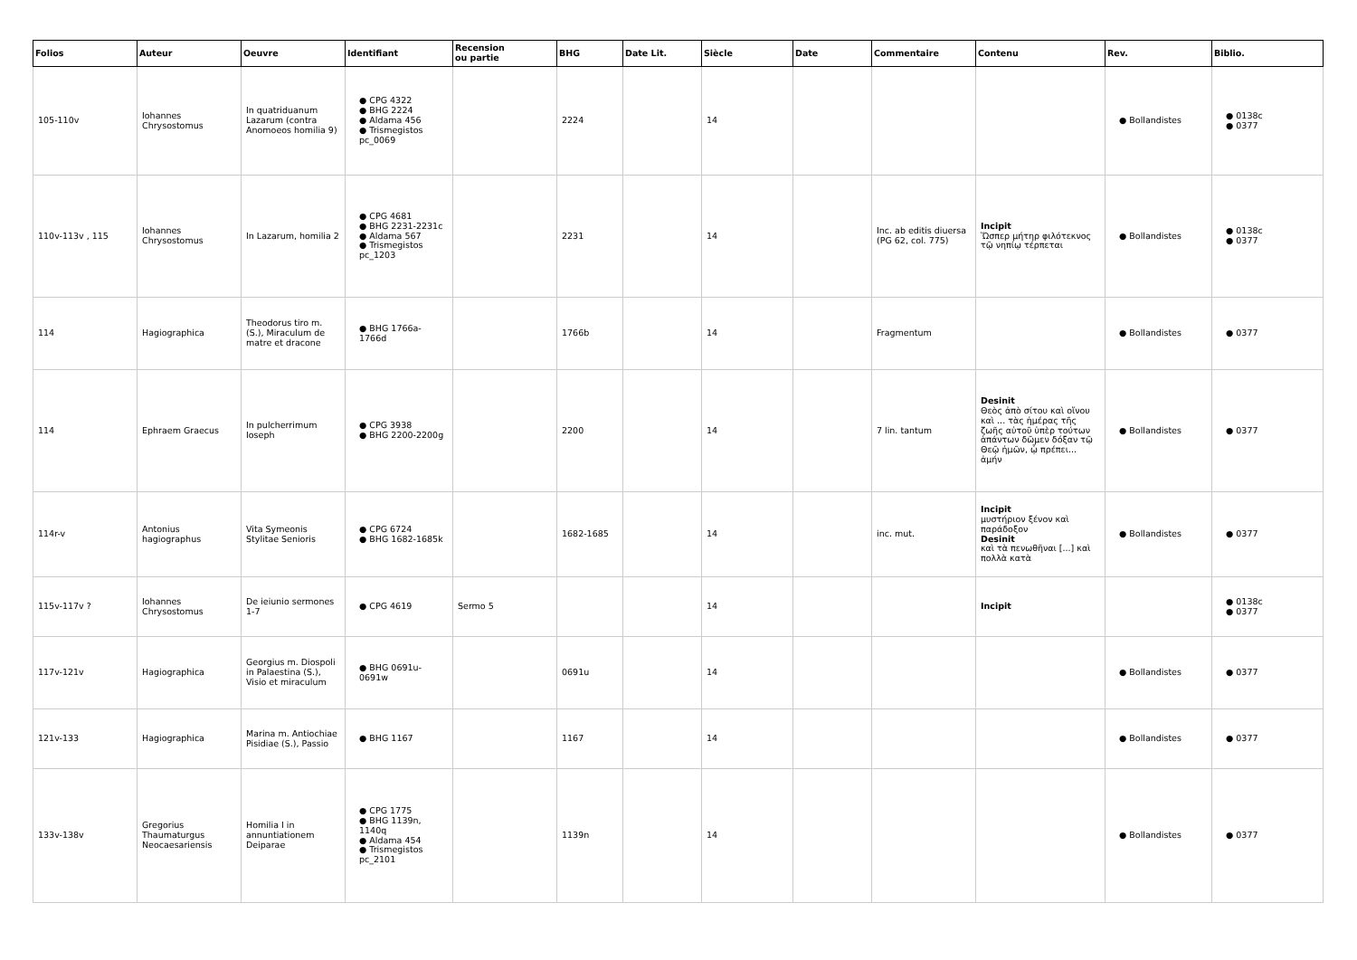| Folios | Auteur | Oeuvre | Identifiant | Recension ou partie | BHG | Date Lit. | Siècle | Date | Commentaire | Contenu | Rev. | Biblio. |
| --- | --- | --- | --- | --- | --- | --- | --- | --- | --- | --- | --- | --- |
| 105-110v | Iohannes Chrysostomus | In quatriduanum Lazarum (contra Anomoeos homilia 9) | ● CPG 4322 ● BHG 2224 ● Aldama 456 ● Trismegistos pc_0069 | | 2224 | | 14 | | | | ● Bollandistes | ● 0138c ● 0377 |
| 110v-113v , 115 | Iohannes Chrysostomus | In Lazarum, homilia 2 | ● CPG 4681 ● BHG 2231-2231c ● Aldama 567 ● Trismegistos pc_1203 | | 2231 | | 14 | | Inc. ab editis diuersa (PG 62, col. 775) | Incipit Ὥσπερ μήτηρ φιλότεκνος τῷ νηπίῳ τέρπεται | ● Bollandistes | ● 0138c ● 0377 |
| 114 | Hagiographica | Theodorus tiro m. (S.), Miraculum de matre et dracone | ● BHG 1766a-1766d | | 1766b | | 14 | | Fragmentum | | ● Bollandistes | ● 0377 |
| 114 | Ephraem Graecus | In pulcherrimum Ioseph | ● CPG 3938 ● BHG 2200-2200g | | 2200 | | 14 | | 7 lin. tantum | Desinit Θεὸς ἀπὸ σίτου καὶ οἴνου καὶ ... τὰς ἡμέρας τῆς ζωῆς αὐτοῦ ὑπὲρ τούτων ἁπάντων δῶμεν δόξαν τῷ Θεῷ ἡμῶν, ᾧ πρέπει... ἀμήν | ● Bollandistes | ● 0377 |
| 114r-v | Antonius hagiographus | Vita Symeonis Stylitae Senioris | ● CPG 6724 ● BHG 1682-1685k | | 1682-1685 | | 14 | | inc. mut. | Incipit μυστήριον ξένον καὶ παράδοξον Desinit καὶ τὰ πενωθῆναι [...] καὶ πολλὰ κατὰ | ● Bollandistes | ● 0377 |
| 115v-117v ? | Iohannes Chrysostomus | De ieiunio sermones 1-7 | ● CPG 4619 | Sermo 5 | | | 14 | | | Incipit | | ● 0138c ● 0377 |
| 117v-121v | Hagiographica | Georgius m. Diospoli in Palaestina (S.), Visio et miraculum | ● BHG 0691u-0691w | | 0691u | | 14 | | | | ● Bollandistes | ● 0377 |
| 121v-133 | Hagiographica | Marina m. Antiochiae Pisidiae (S.), Passio | ● BHG 1167 | | 1167 | | 14 | | | | ● Bollandistes | ● 0377 |
| 133v-138v | Gregorius Thaumaturgus Neocaesariensis | Homilia I in annuntiationem Deiparae | ● CPG 1775 ● BHG 1139n, 1140q ● Aldama 454 ● Trismegistos pc_2101 | | 1139n | | 14 | | | | ● Bollandistes | ● 0377 |